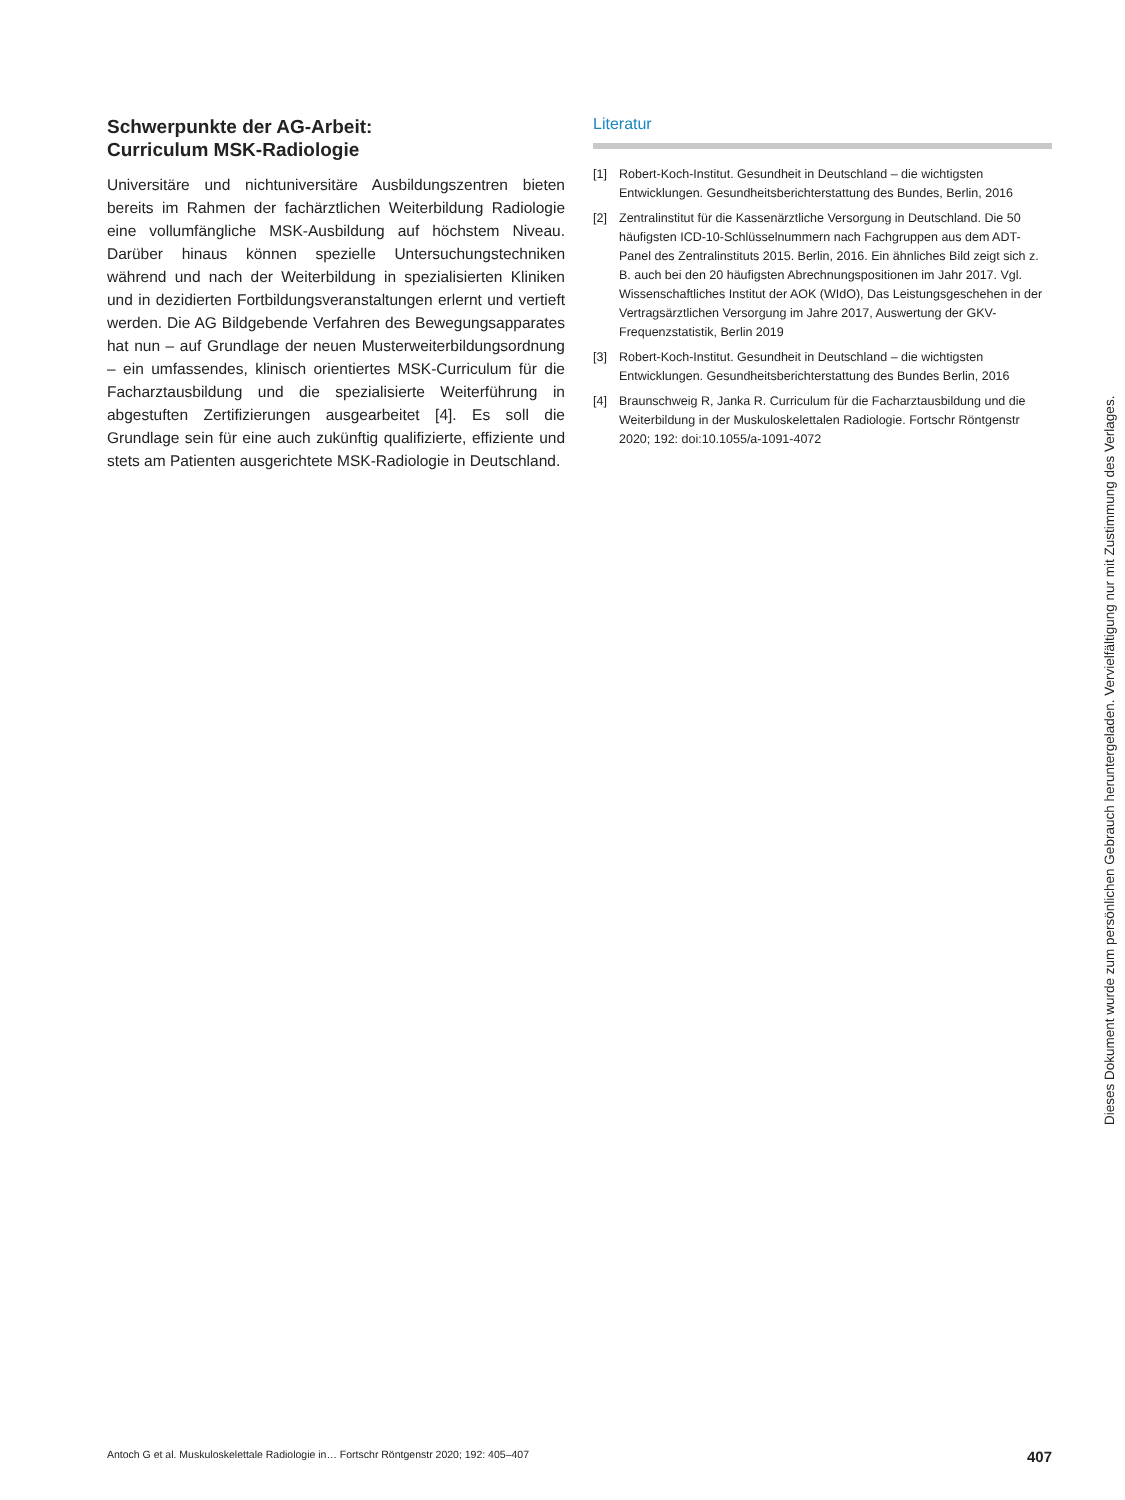Schwerpunkte der AG-Arbeit:
Curriculum MSK-Radiologie
Universitäre und nichtuniversitäre Ausbildungszentren bieten bereits im Rahmen der fachärztlichen Weiterbildung Radiologie eine vollumfängliche MSK-Ausbildung auf höchstem Niveau. Darüber hinaus können spezielle Untersuchungstechniken während und nach der Weiterbildung in spezialisierten Kliniken und in dezidierten Fortbildungsveranstaltungen erlernt und vertieft werden. Die AG Bildgebende Verfahren des Bewegungsapparates hat nun – auf Grundlage der neuen Musterweiterbildungsordnung – ein umfassendes, klinisch orientiertes MSK-Curriculum für die Facharztausbildung und die spezialisierte Weiterführung in abgestuften Zertifizierungen ausgearbeitet [4]. Es soll die Grundlage sein für eine auch zukünftig qualifizierte, effiziente und stets am Patienten ausgerichtete MSK-Radiologie in Deutschland.
Literatur
[1] Robert-Koch-Institut. Gesundheit in Deutschland – die wichtigsten Entwicklungen. Gesundheitsberichterstattung des Bundes, Berlin, 2016
[2] Zentralinstitut für die Kassenärztliche Versorgung in Deutschland. Die 50 häufigsten ICD-10-Schlüsselnummern nach Fachgruppen aus dem ADT-Panel des Zentralinstituts 2015. Berlin, 2016. Ein ähnliches Bild zeigt sich z. B. auch bei den 20 häufigsten Abrechnungspositionen im Jahr 2017. Vgl. Wissenschaftliches Institut der AOK (WIdO), Das Leistungsgeschehen in der Vertragsärztlichen Versorgung im Jahre 2017, Auswertung der GKV-Frequenzstatistik, Berlin 2019
[3] Robert-Koch-Institut. Gesundheit in Deutschland – die wichtigsten Entwicklungen. Gesundheitsberichterstattung des Bundes Berlin, 2016
[4] Braunschweig R, Janka R. Curriculum für die Facharztausbildung und die Weiterbildung in der Muskuloskelettalen Radiologie. Fortschr Röntgenstr 2020; 192: doi:10.1055/a-1091-4072
Antoch G et al. Muskuloskelettale Radiologie in… Fortschr Röntgenstr 2020; 192: 405–407 407
Dieses Dokument wurde zum persönlichen Gebrauch heruntergeladen. Vervielfältigung nur mit Zustimmung des Verlages.